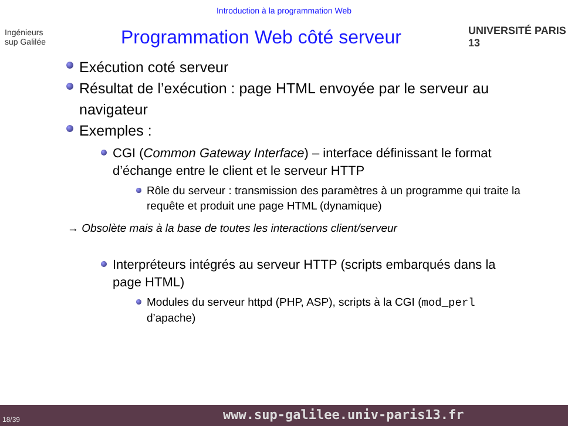Introduction à la programmation Web
Ingénieurs
sup Galilée
Programmation Web côté serveur
UNIVERSITÉ PARIS 13
Exécution coté serveur
Résultat de l’exécution : page HTML envoyée par le serveur au navigateur
Exemples :
CGI (Common Gateway Interface) – interface définissant le format d’échange entre le client et le serveur HTTP
Rôle du serveur : transmission des paramètres à un programme qui traite la requête et produit une page HTML (dynamique)
→ Obsolète mais à la base de toutes les interactions client/serveur
Interpréteurs intégrés au serveur HTTP (scripts embarqués dans la page HTML)
Modules du serveur httpd (PHP, ASP), scripts à la CGI (mod_perl d’apache)
18/39 www.sup-galilee.univ-paris13.fr